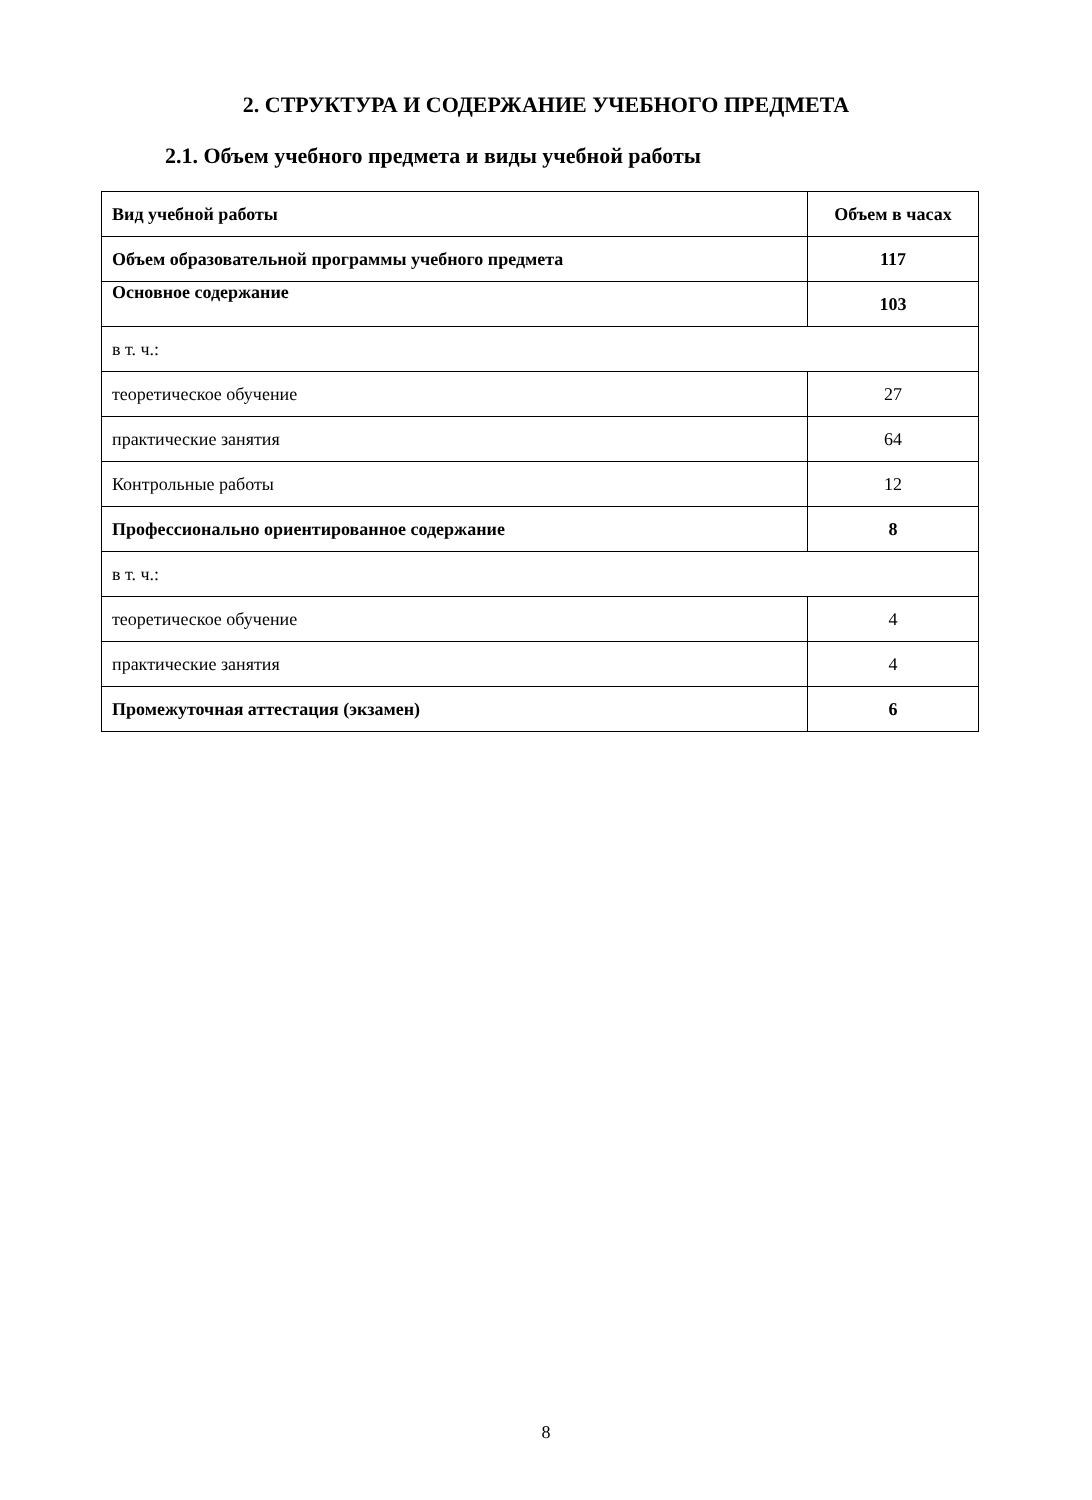2. СТРУКТУРА И СОДЕРЖАНИЕ УЧЕБНОГО ПРЕДМЕТА
2.1. Объем учебного предмета и виды учебной работы
| Вид учебной работы | Объем в часах |
| --- | --- |
| Объем образовательной программы учебного предмета | 117 |
| Основное содержание | 103 |
| в т. ч.: | |
| теоретическое обучение | 27 |
| практические занятия | 64 |
| Контрольные работы | 12 |
| Профессионально ориентированное содержание | 8 |
| в т. ч.: | |
| теоретическое обучение | 4 |
| практические занятия | 4 |
| Промежуточная аттестация (экзамен) | 6 |
8